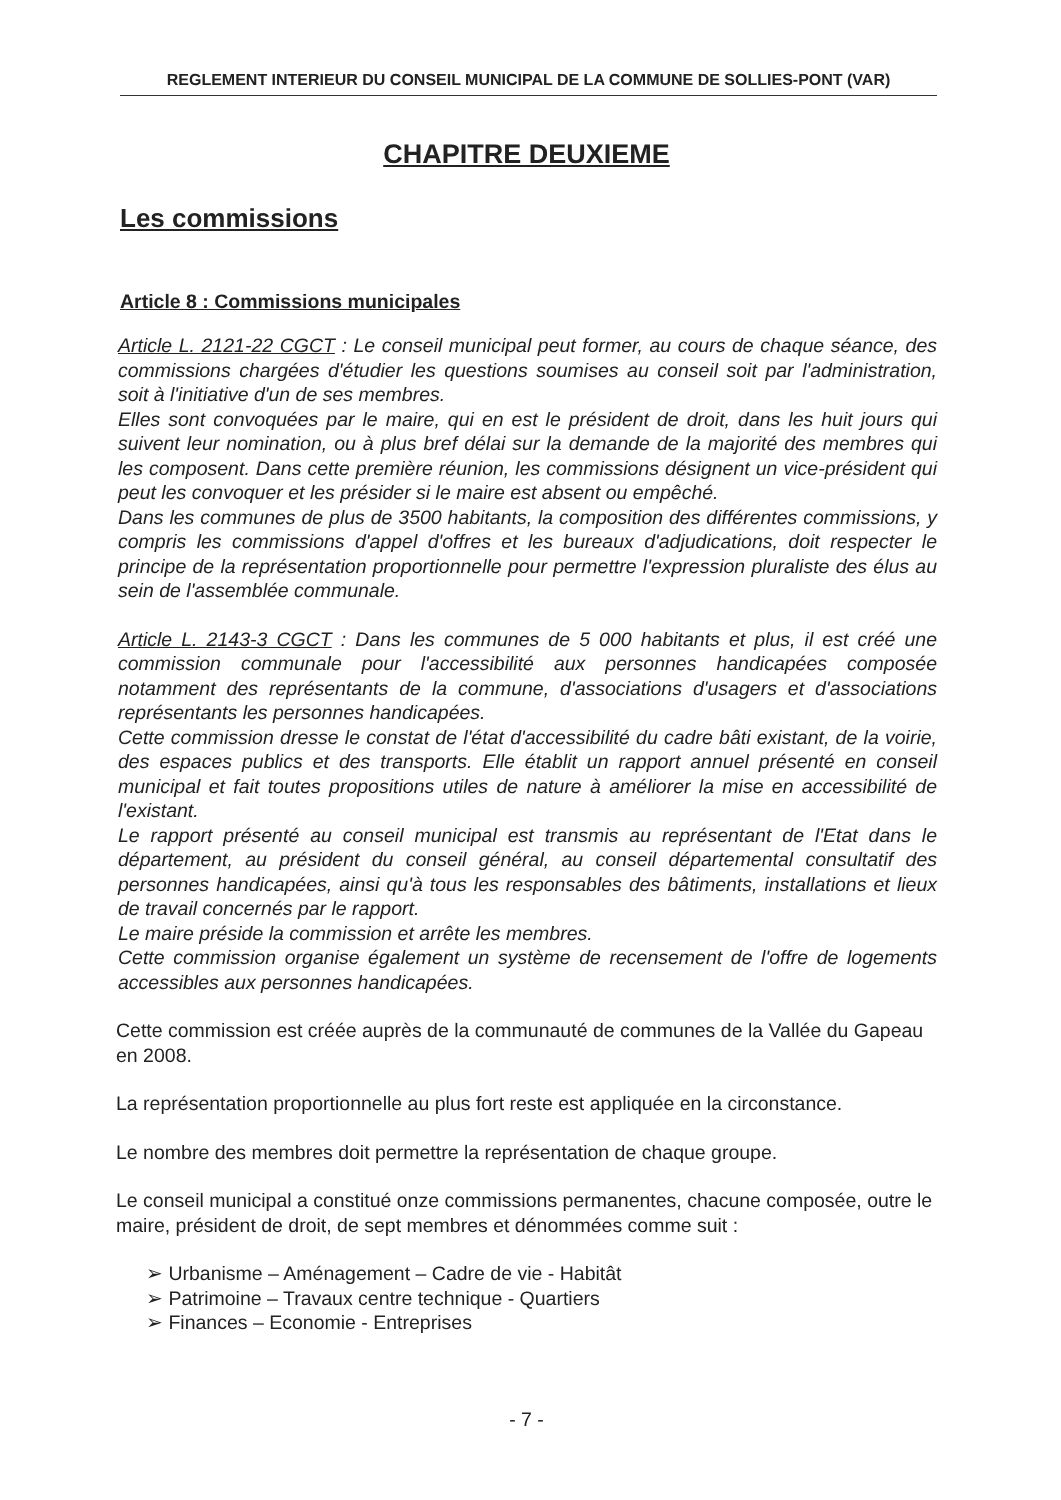REGLEMENT INTERIEUR DU CONSEIL MUNICIPAL DE LA COMMUNE DE SOLLIES-PONT (VAR)
CHAPITRE DEUXIEME
Les commissions
Article 8 : Commissions municipales
Article L. 2121-22 CGCT : Le conseil municipal peut former, au cours de chaque séance, des commissions chargées d'étudier les questions soumises au conseil soit par l'administration, soit à l'initiative d'un de ses membres.
Elles sont convoquées par le maire, qui en est le président de droit, dans les huit jours qui suivent leur nomination, ou à plus bref délai sur la demande de la majorité des membres qui les composent. Dans cette première réunion, les commissions désignent un vice-président qui peut les convoquer et les présider si le maire est absent ou empêché.
Dans les communes de plus de 3500 habitants, la composition des différentes commissions, y compris les commissions d'appel d'offres et les bureaux d'adjudications, doit respecter le principe de la représentation proportionnelle pour permettre l'expression pluraliste des élus au sein de l'assemblée communale.
Article L. 2143-3 CGCT : Dans les communes de 5 000 habitants et plus, il est créé une commission communale pour l'accessibilité aux personnes handicapées composée notamment des représentants de la commune, d'associations d'usagers et d'associations représentants les personnes handicapées.
Cette commission dresse le constat de l'état d'accessibilité du cadre bâti existant, de la voirie, des espaces publics et des transports. Elle établit un rapport annuel présenté en conseil municipal et fait toutes propositions utiles de nature à améliorer la mise en accessibilité de l'existant.
Le rapport présenté au conseil municipal est transmis au représentant de l'Etat dans le département, au président du conseil général, au conseil départemental consultatif des personnes handicapées, ainsi qu'à tous les responsables des bâtiments, installations et lieux de travail concernés par le rapport.
Le maire préside la commission et arrête les membres.
Cette commission organise également un système de recensement de l'offre de logements accessibles aux personnes handicapées.
Cette commission est créée auprès de la communauté de communes de la Vallée du Gapeau en 2008.
La représentation proportionnelle au plus fort reste est appliquée en la circonstance.
Le nombre des membres doit permettre la représentation de chaque groupe.
Le conseil municipal a constitué onze commissions permanentes, chacune composée, outre le maire, président de droit, de sept membres et dénommées comme suit :
➢ Urbanisme – Aménagement – Cadre de vie - Habitât
➢ Patrimoine – Travaux centre technique - Quartiers
➢ Finances – Economie - Entreprises
- 7 -